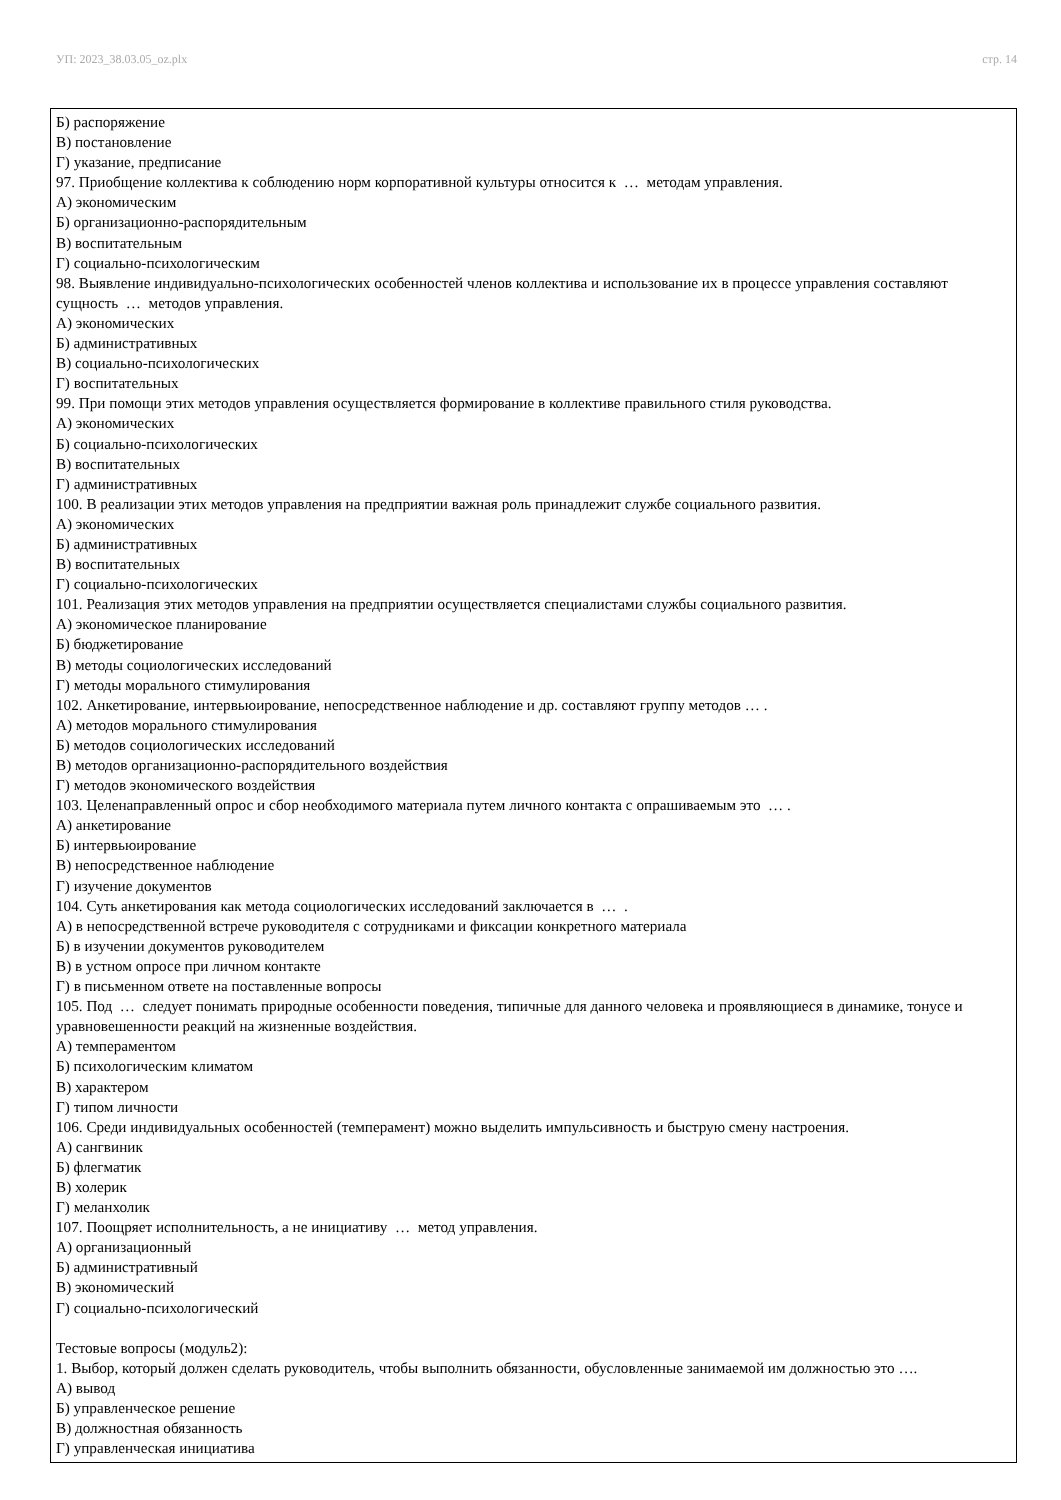УП: 2023_38.03.05_oz.plx стр. 14
Б) распоряжение
В) постановление
Г) указание, предписание
97. Приобщение коллектива к соблюдению норм корпоративной культуры относится к … методам управления.
А) экономическим
Б) организационно-распорядительным
В) воспитательным
Г) социально-психологическим
98. Выявление индивидуально-психологических особенностей членов коллектива и использование их в процессе управления составляют сущность … методов управления.
А) экономических
Б) административных
В) социально-психологических
Г) воспитательных
99. При помощи этих методов управления осуществляется формирование в коллективе правильного стиля руководства.
А) экономических
Б) социально-психологических
В) воспитательных
Г) административных
100. В реализации этих методов управления на предприятии важная роль принадлежит службе социального развития.
А) экономических
Б) административных
В) воспитательных
Г) социально-психологических
101. Реализация этих методов управления на предприятии осуществляется специалистами службы социального развития.
А) экономическое планирование
Б) бюджетирование
В) методы социологических исследований
Г) методы морального стимулирования
102. Анкетирование, интервьюирование, непосредственное наблюдение и др. составляют группу методов … .
А) методов морального стимулирования
Б) методов социологических исследований
В) методов организационно-распорядительного воздействия
Г) методов экономического воздействия
103. Целенаправленный опрос и сбор необходимого материала путем личного контакта с опрашиваемым это … .
А) анкетирование
Б) интервьюирование
В) непосредственное наблюдение
Г) изучение документов
104. Суть анкетирования как метода социологических исследований заключается в … .
А) в непосредственной встрече руководителя с сотрудниками и фиксации конкретного материала
Б) в изучении документов руководителем
В) в устном опросе при личном контакте
Г) в письменном ответе на поставленные вопросы
105. Под … следует понимать природные особенности поведения, типичные для данного человека и проявляющиеся в динамике, тонусе и уравновешенности реакций на жизненные воздействия.
А) темпераментом
Б) психологическим климатом
В) характером
Г) типом личности
106. Среди индивидуальных особенностей (темперамент) можно выделить импульсивность и быструю смену настроения.
А) сангвиник
Б) флегматик
В) холерик
Г) меланхолик
107. Поощряет исполнительность, а не инициативу … метод управления.
А) организационный
Б) административный
В) экономический
Г) социально-психологический
Тестовые вопросы (модуль2):
1. Выбор, который должен сделать руководитель, чтобы выполнить обязанности, обусловленные занимаемой им должностью это ….
А) вывод
Б) управленческое решение
В) должностная обязанность
Г) управленческая инициатива